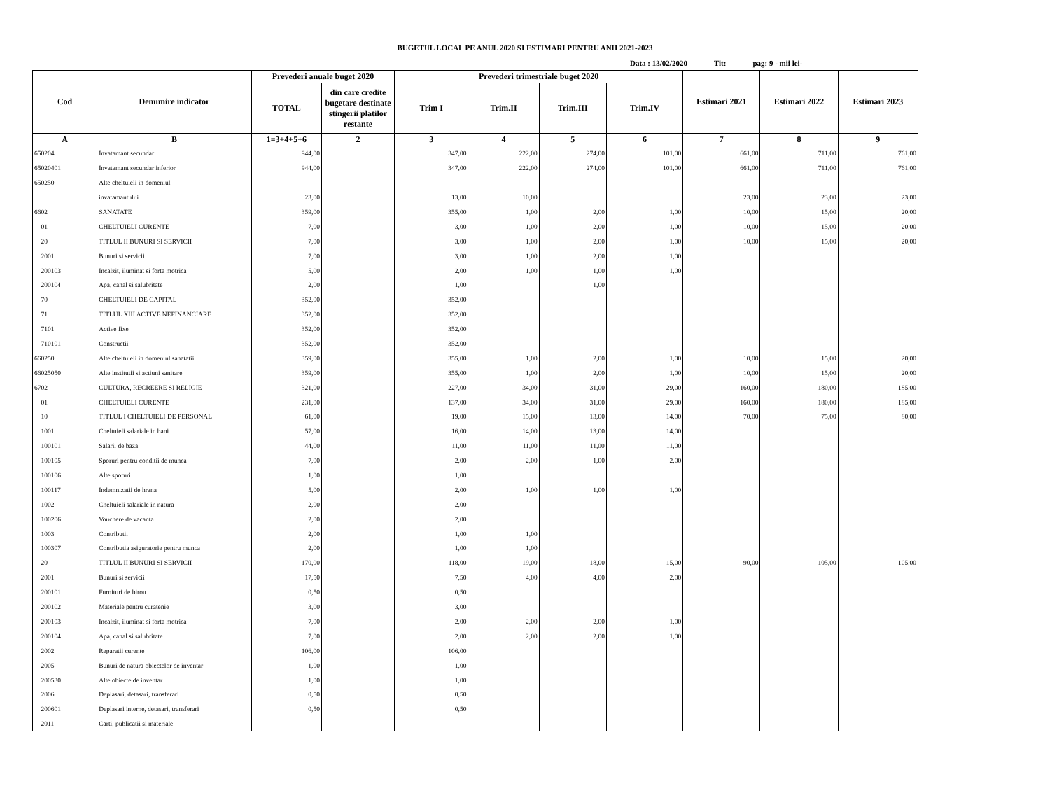BUGETUL LOCAL PE ANUL 2020 SI ESTIMARI PENTRU ANII 2021-2023
Data : 13/02/2020 Tit: pag: 9 - mii lei-
| Cod | Denumire indicator | Prevederi anuale buget 2020 | | Prevederi trimestriale buget 2020 | | | | Estimari 2021 | Estimari 2022 | Estimari 2023 |
| --- | --- | --- | --- | --- | --- | --- | --- | --- | --- | --- |
| | | TOTAL | din care credite bugetare destinate stingerii platilor restante | Trim I | Trim.II | Trim.III | Trim.IV | | | |
| A | B | 1=3+4+5+6 | 2 | 3 | 4 | 5 | 6 | 7 | 8 | 9 |
| 650204 | Invatamant secundar | 944,00 | | 347,00 | 222,00 | 274,00 | 101,00 | 661,00 | 711,00 | 761,00 |
| 65020401 | Invatamant secundar inferior | 944,00 | | 347,00 | 222,00 | 274,00 | 101,00 | 661,00 | 711,00 | 761,00 |
| 650250 | Alte cheltuieli in domeniul | | | | | | | | | |
| | invatamantului | 23,00 | | 13,00 | 10,00 | | | 23,00 | 23,00 | 23,00 |
| 6602 | SANATATE | 359,00 | | 355,00 | 1,00 | 2,00 | 1,00 | 10,00 | 15,00 | 20,00 |
| 01 | CHELTUIELI CURENTE | 7,00 | | 3,00 | 1,00 | 2,00 | 1,00 | 10,00 | 15,00 | 20,00 |
| 20 | TITLUL II BUNURI SI SERVICII | 7,00 | | 3,00 | 1,00 | 2,00 | 1,00 | 10,00 | 15,00 | 20,00 |
| 2001 | Bunuri si servicii | 7,00 | | 3,00 | 1,00 | 2,00 | 1,00 | | | |
| 200103 | Incalzit, iluminat si forta motrica | 5,00 | | 2,00 | 1,00 | 1,00 | 1,00 | | | |
| 200104 | Apa, canal si salubritate | 2,00 | | 1,00 | | 1,00 | | | | |
| 70 | CHELTUIELI DE CAPITAL | 352,00 | | 352,00 | | | | | | |
| 71 | TITLUL XIII ACTIVE NEFINANCIARE | 352,00 | | 352,00 | | | | | | |
| 7101 | Active fixe | 352,00 | | 352,00 | | | | | | |
| 710101 | Constructii | 352,00 | | 352,00 | | | | | | |
| 660250 | Alte cheltuieli in domeniul sanatatii | 359,00 | | 355,00 | 1,00 | 2,00 | 1,00 | 10,00 | 15,00 | 20,00 |
| 66025050 | Alte institutii si actiuni sanitare | 359,00 | | 355,00 | 1,00 | 2,00 | 1,00 | 10,00 | 15,00 | 20,00 |
| 6702 | CULTURA, RECREERE SI RELIGIE | 321,00 | | 227,00 | 34,00 | 31,00 | 29,00 | 160,00 | 180,00 | 185,00 |
| 01 | CHELTUIELI CURENTE | 231,00 | | 137,00 | 34,00 | 31,00 | 29,00 | 160,00 | 180,00 | 185,00 |
| 10 | TITLUL I CHELTUIELI DE PERSONAL | 61,00 | | 19,00 | 15,00 | 13,00 | 14,00 | 70,00 | 75,00 | 80,00 |
| 1001 | Cheltuieli salariale in bani | 57,00 | | 16,00 | 14,00 | 13,00 | 14,00 | | | |
| 100101 | Salarii de baza | 44,00 | | 11,00 | 11,00 | 11,00 | 11,00 | | | |
| 100105 | Sporuri pentru conditii de munca | 7,00 | | 2,00 | 2,00 | 1,00 | 2,00 | | | |
| 100106 | Alte sporuri | 1,00 | | 1,00 | | | | | | |
| 100117 | Indemnizatii de hrana | 5,00 | | 2,00 | 1,00 | 1,00 | 1,00 | | | |
| 1002 | Cheltuieli salariale in natura | 2,00 | | 2,00 | | | | | | |
| 100206 | Vouchere de vacanta | 2,00 | | 2,00 | | | | | | |
| 1003 | Contributii | 2,00 | | 1,00 | 1,00 | | | | | |
| 100307 | Contributia asiguratorie pentru munca | 2,00 | | 1,00 | 1,00 | | | | | |
| 20 | TITLUL II BUNURI SI SERVICII | 170,00 | | 118,00 | 19,00 | 18,00 | 15,00 | 90,00 | 105,00 | 105,00 |
| 2001 | Bunuri si servicii | 17,50 | | 7,50 | 4,00 | 4,00 | 2,00 | | | |
| 200101 | Furnituri de birou | 0,50 | | 0,50 | | | | | | |
| 200102 | Materiale pentru curatenie | 3,00 | | 3,00 | | | | | | |
| 200103 | Incalzit, iluminat si forta motrica | 7,00 | | 2,00 | 2,00 | 2,00 | 1,00 | | | |
| 200104 | Apa, canal si salubritate | 7,00 | | 2,00 | 2,00 | 2,00 | 1,00 | | | |
| 2002 | Reparatii curente | 106,00 | | 106,00 | | | | | | |
| 2005 | Bunuri de natura obiectelor de inventar | 1,00 | | 1,00 | | | | | | |
| 200530 | Alte obiecte de inventar | 1,00 | | 1,00 | | | | | | |
| 2006 | Deplasari, detasari, transferari | 0,50 | | 0,50 | | | | | | |
| 200601 | Deplasari interne, detasari, transferari | 0,50 | | 0,50 | | | | | | |
| 2011 | Carti, publicatii si materiale | | | | | | | | | |